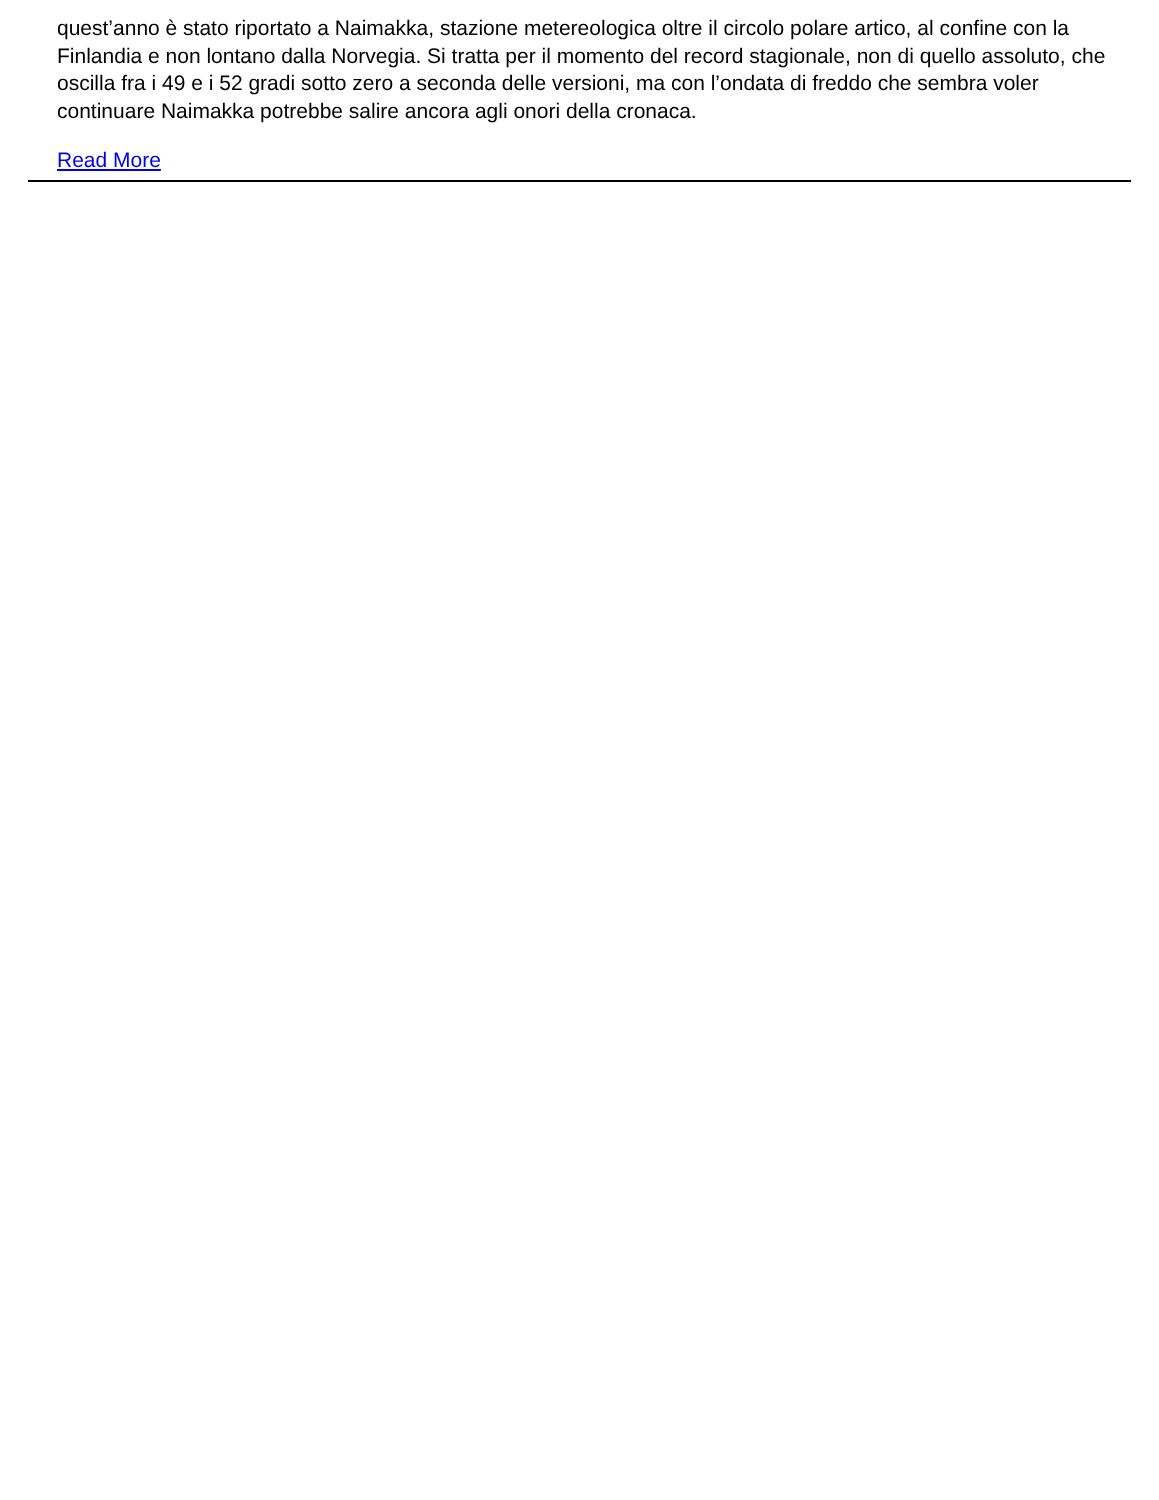quest’anno è stato riportato a Naimakka, stazione metereologica oltre il circolo polare artico, al confine con la Finlandia e non lontano dalla Norvegia. Si tratta per il momento del record stagionale, non di quello assoluto, che oscilla fra i 49 e i 52 gradi sotto zero a seconda delle versioni, ma con l’ondata di freddo che sembra voler continuare Naimakka potrebbe salire ancora agli onori della cronaca.
Read More